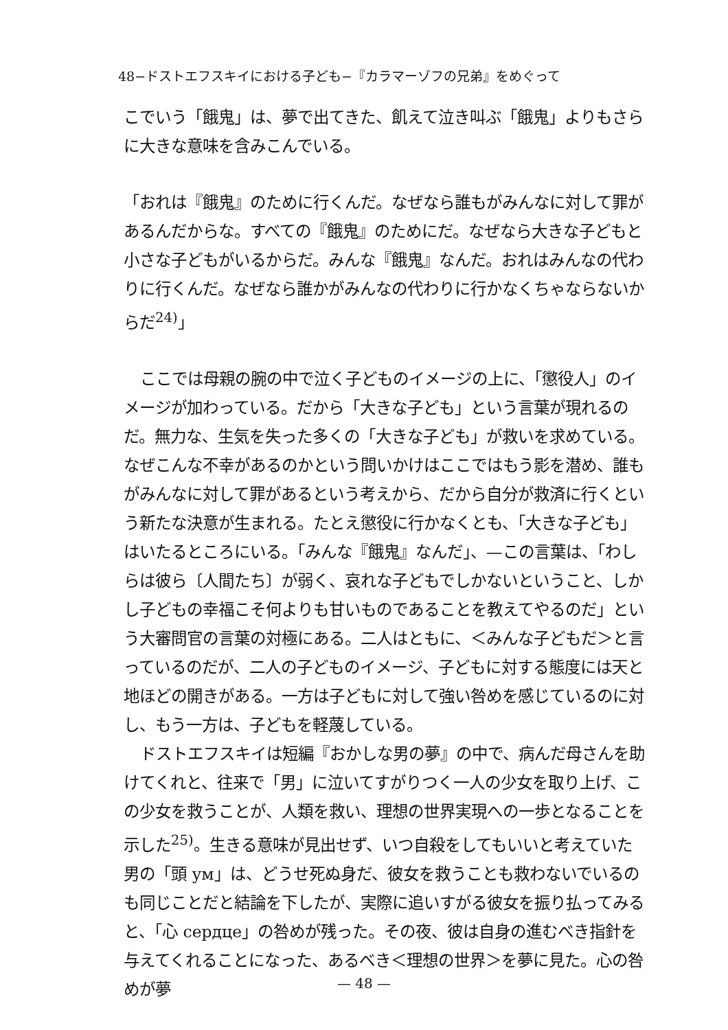48−ドストエフスキイにおける子ども−『カラマーゾフの兄弟』をめぐって
こでいう「餓鬼」は、夢で出てきた、飢えて泣き叫ぶ「餓鬼」よりもさらに大きな意味を含みこんでいる。
「おれは『餓鬼』のために行くんだ。なぜなら誰もがみんなに対して罪があるんだからな。すべての『餓鬼』のためにだ。なぜなら大きな子どもと小さな子どもがいるからだ。みんな『餓鬼』なんだ。おれはみんなの代わりに行くんだ。なぜなら誰かがみんなの代わりに行かなくちゃならないからだ<sup>24)</sup>」
ここでは母親の腕の中で泣く子どものイメージの上に、「懲役人」のイメージが加わっている。だから「大きな子ども」という言葉が現れるのだ。無力な、生気を失った多くの「大きな子ども」が救いを求めている。なぜこんな不幸があるのかという問いかけはここではもう影を潜め、誰もがみんなに対して罪があるという考えから、だから自分が救済に行くという新たな決意が生まれる。たとえ懲役に行かなくとも、「大きな子ども」はいたるところにいる。「みんな『餓鬼』なんだ」、—この言葉は、「わしらは彼ら〔人間たち〕が弱く、哀れな子どもでしかないということ、しかし子どもの幸福こそ何よりも甘いものであることを教えてやるのだ」という大審問官の言葉の対極にある。二人はともに、＜みんな子どもだ＞と言っているのだが、二人の子どものイメージ、子どもに対する態度には天と地ほどの開きがある。一方は子どもに対して強い咎めを感じているのに対し、もう一方は、子どもを軽蔑している。
ドストエフスキイは短編『おかしな男の夢』の中で、病んだ母さんを助けてくれと、往来で「男」に泣いてすがりつく一人の少女を取り上げ、この少女を救うことが、人類を救い、理想の世界実現への一歩となることを示した<sup>25)</sup>。生きる意味が見出せず、いつ自殺をしてもいいと考えていた男の「頭 ум」は、どうせ死ぬ身だ、彼女を救うことも救わないでいるのも同じことだと結論を下したが、実際に追いすがる彼女を振り払ってみると、「心 сердце」の咎めが残った。その夜、彼は自身の進むべき指針を与えてくれることになった、あるべき＜理想の世界＞を夢に見た。心の咎めが夢
— 48 —